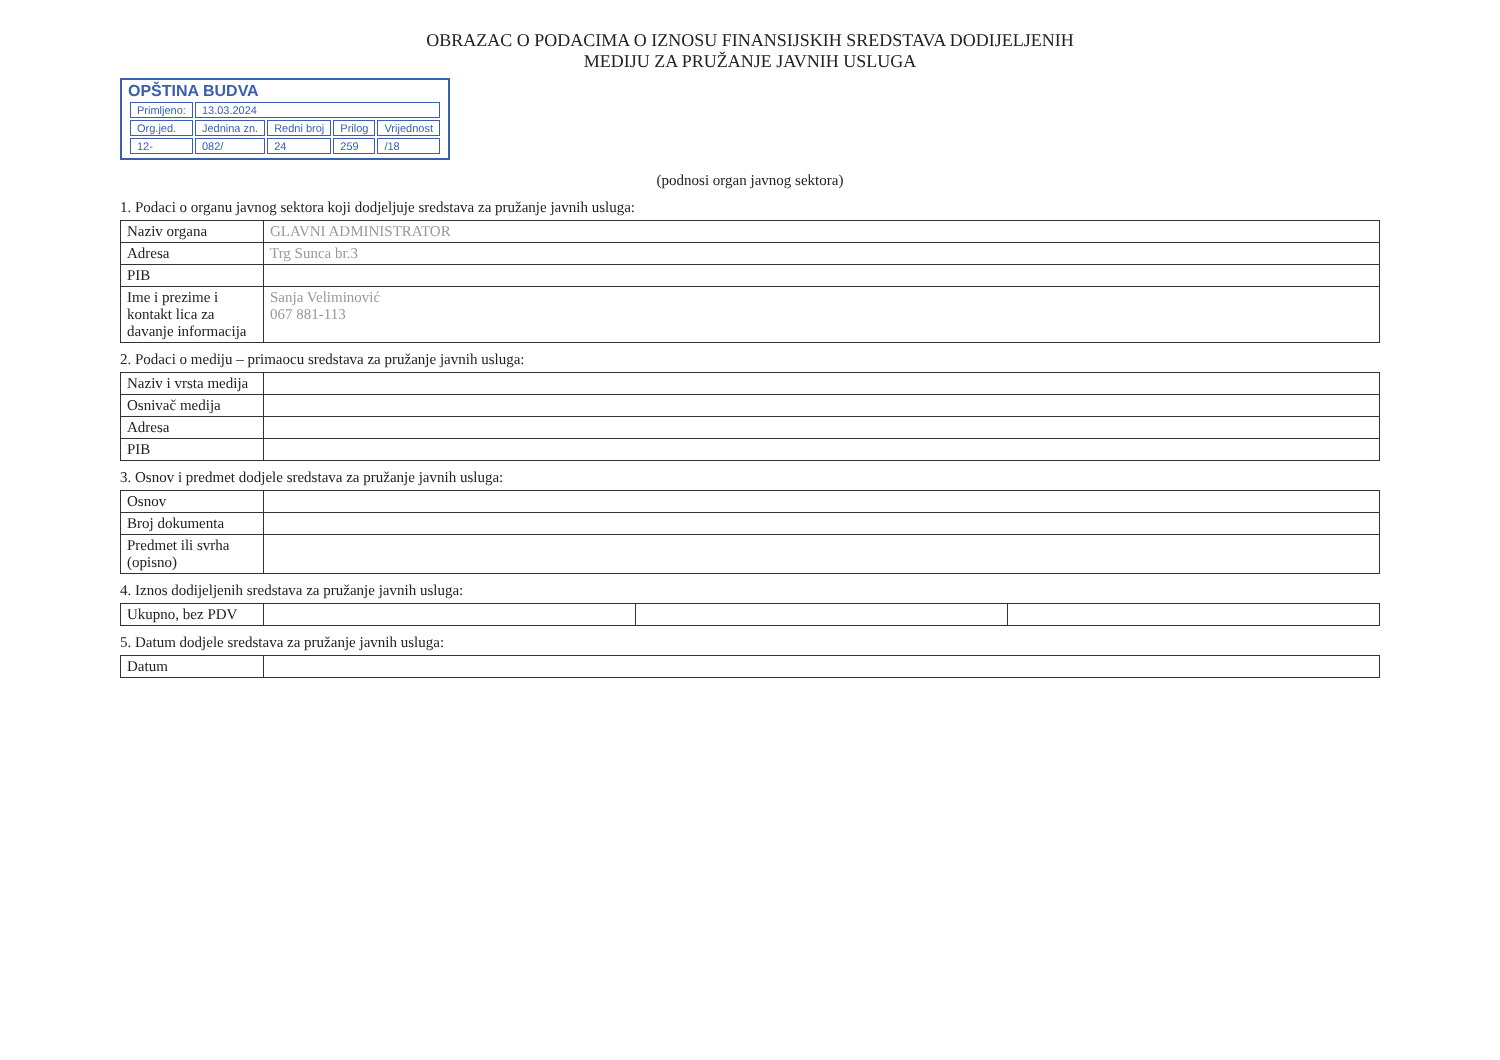OBRAZAC O PODACIMA O IZNOSU FINANSIJSKIH SREDSTAVA DODIJELJENIH
MEDIJU ZA PRUŽANJE JAVNIH USLUGA
OPŠTINA BUDVA
| Primljeno: | 13.03.2024 | | | |
| Org.jed. | Jednina zn. | Redni broj | Prilog | Vrijednost |
| 12- | 082/ | 24 | 259 | /18 |
(podnosi organ javnog sektora)
1. Podaci o organu javnog sektora koji dodjeljuje sredstava za pružanje javnih usluga:
| Naziv organa | GLAVNI ADMINISTRATOR |
| Adresa | Trg Sunca br.3 |
| PIB | |
| Ime i prezime i kontakt lica za davanje informacija | Sanja Veliminović 067 881-113 |
2. Podaci o mediju – primaocu sredstava za pružanje javnih usluga:
| Naziv i vrsta medija | |
| Osnivač medija | |
| Adresa | |
| PIB | |
3. Osnov i predmet dodjele sredstava za pružanje javnih usluga:
| Osnov | |
| Broj dokumenta | |
| Predmet ili svrha (opisno) | |
4. Iznos dodijeljenih sredstava za pružanje javnih usluga:
| Ukupno, bez PDV | | | |
5. Datum dodjele sredstava za pružanje javnih usluga:
| Datum | |